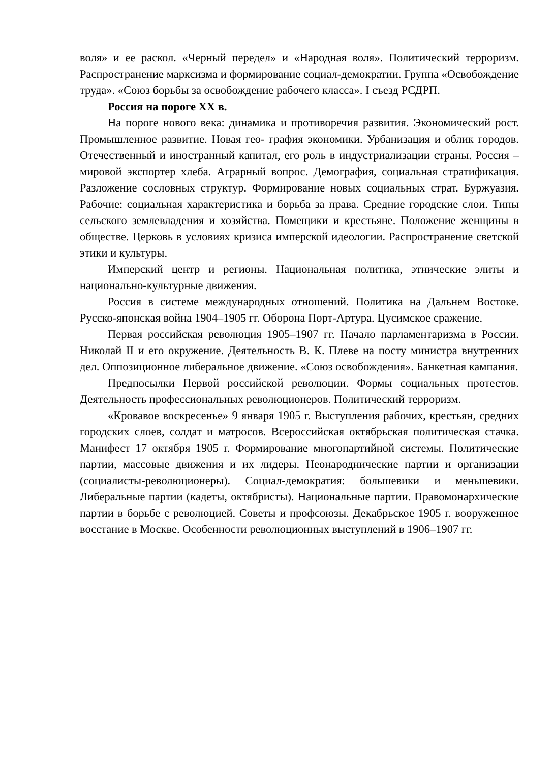воля» и ее раскол. «Черный передел» и «Народная воля». Политический терроризм. Распространение марксизма и формирование социал-демократии. Группа «Освобождение труда». «Союз борьбы за освобождение рабочего класса». I съезд РСДРП.
Россия на пороге XX в.
На пороге нового века: динамика и противоречия развития. Экономический рост. Промышленное развитие. Новая гео- графия экономики. Урбанизация и облик городов. Отечественный и иностранный капитал, его роль в индустриализации страны. Россия – мировой экспортер хлеба. Аграрный вопрос. Демография, социальная стратификация. Разложение сословных структур. Формирование новых социальных страт. Буржуазия. Рабочие: социальная характеристика и борьба за права. Средние городские слои. Типы сельского землевладения и хозяйства. Помещики и крестьяне. Положение женщины в обществе. Церковь в условиях кризиса имперской идеологии. Распространение светской этики и культуры.
Имперский центр и регионы. Национальная политика, этнические элиты и национально-культурные движения.
Россия в системе международных отношений. Политика на Дальнем Востоке. Русско-японская война 1904–1905 гг. Оборона Порт-Артура. Цусимское сражение.
Первая российская революция 1905–1907 гг. Начало парламентаризма в России. Николай II и его окружение. Деятельность В. К. Плеве на посту министра внутренних дел. Оппозиционное либеральное движение. «Союз освобождения». Банкетная кампания.
Предпосылки Первой российской революции. Формы социальных протестов. Деятельность профессиональных революционеров. Политический терроризм.
«Кровавое воскресенье» 9 января 1905 г. Выступления рабочих, крестьян, средних городских слоев, солдат и матросов. Всероссийская октябрьская политическая стачка. Манифест 17 октября 1905 г. Формирование многопартийной системы. Политические партии, массовые движения и их лидеры. Неонароднические партии и организации (социалисты-революционеры). Социал-демократия: большевики и меньшевики. Либеральные партии (кадеты, октябристы). Национальные партии. Правомонархические партии в борьбе с революцией. Советы и профсоюзы. Декабрьское 1905 г. вооруженное восстание в Москве. Особенности революционных выступлений в 1906–1907 гг.